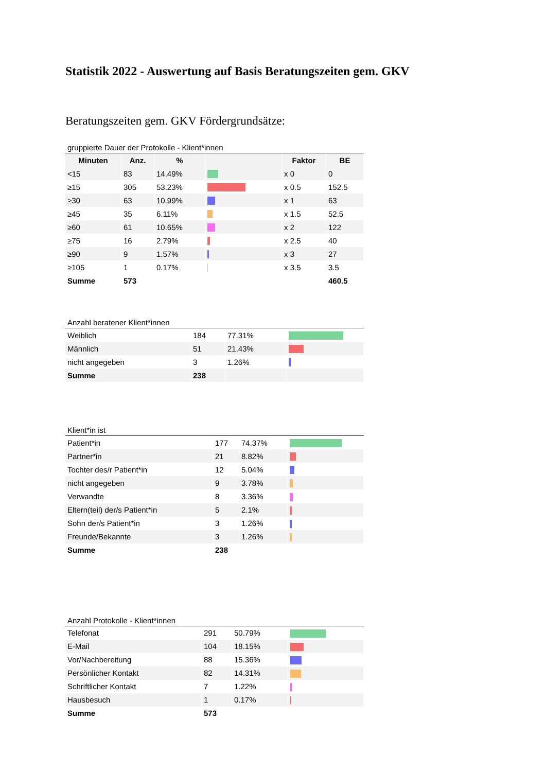Statistik 2022 - Auswertung auf Basis Beratungszeiten gem. GKV
Beratungszeiten gem. GKV Fördergrundsätze:
gruppierte Dauer der Protokolle - Klient*innen
| Minuten | Anz. | % | | Faktor | BE |
| --- | --- | --- | --- | --- | --- |
| <15 | 83 | 14.49% | | x 0 | 0 |
| ≥15 | 305 | 53.23% | | x 0.5 | 152.5 |
| ≥30 | 63 | 10.99% | | x 1 | 63 |
| ≥45 | 35 | 6.11% | | x 1.5 | 52.5 |
| ≥60 | 61 | 10.65% | | x 2 | 122 |
| ≥75 | 16 | 2.79% | | x 2.5 | 40 |
| ≥90 | 9 | 1.57% | | x 3 | 27 |
| ≥105 | 1 | 0.17% | | x 3.5 | 3.5 |
| Summe | 573 | | | | 460.5 |
Anzahl beratener Klient*innen
| Weiblich | 184 | 77.31% | |
| Männlich | 51 | 21.43% | |
| nicht angegeben | 3 | 1.26% | |
| Summe | 238 | | |
Klient*in ist
| Patient*in | 177 | 74.37% | |
| Partner*in | 21 | 8.82% | |
| Tochter des/r Patient*in | 12 | 5.04% | |
| nicht angegeben | 9 | 3.78% | |
| Verwandte | 8 | 3.36% | |
| Eltern(teil) der/s Patient*in | 5 | 2.1% | |
| Sohn der/s Patient*in | 3 | 1.26% | |
| Freunde/Bekannte | 3 | 1.26% | |
| Summe | 238 | | |
Anzahl Protokolle - Klient*innen
| Telefonat | 291 | 50.79% | |
| E-Mail | 104 | 18.15% | |
| Vor/Nachbereitung | 88 | 15.36% | |
| Persönlicher Kontakt | 82 | 14.31% | |
| Schriftlicher Kontakt | 7 | 1.22% | |
| Hausbesuch | 1 | 0.17% | |
| Summe | 573 | | |